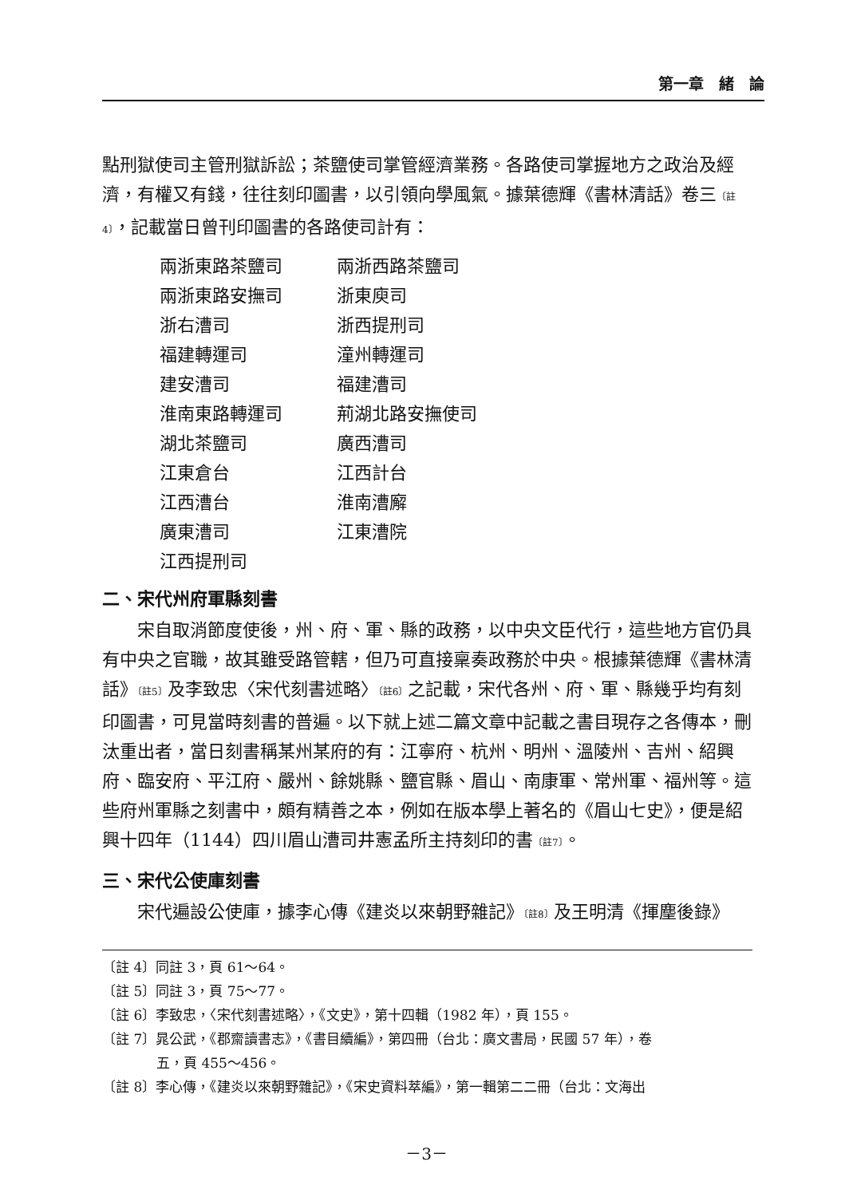第一章　緒　論
點刑獄使司主管刑獄訴訟；茶鹽使司掌管經濟業務。各路使司掌握地方之政治及經濟，有權又有錢，往往刻印圖書，以引領向學風氣。據葉德輝《書林清話》卷三〔註4〕，記載當日曾刊印圖書的各路使司計有：
兩浙東路茶鹽司 兩浙西路茶鹽司
兩浙東路安撫司 浙東庾司
浙右漕司 浙西提刑司
福建轉運司 潼州轉運司
建安漕司 福建漕司
淮南東路轉運司 荊湖北路安撫使司
湖北茶鹽司 廣西漕司
江東倉台 江西計台
江西漕台 淮南漕廨
廣東漕司 江東漕院
江西提刑司
二、宋代州府軍縣刻書
宋自取消節度使後，州、府、軍、縣的政務，以中央文臣代行，這些地方官仍具有中央之官職，故其雖受路管轄，但乃可直接稟奏政務於中央。根據葉德輝《書林清話》〔註5〕及李致忠〈宋代刻書述略〉〔註6〕之記載，宋代各州、府、軍、縣幾乎均有刻印圖書，可見當時刻書的普遍。以下就上述二篇文章中記載之書目現存之各傳本，刪汰重出者，當日刻書稱某州某府的有：江寧府、杭州、明州、溫陵州、吉州、紹興府、臨安府、平江府、嚴州、餘姚縣、鹽官縣、眉山、南康軍、常州軍、福州等。這些府州軍縣之刻書中，頗有精善之本，例如在版本學上著名的《眉山七史》，便是紹興十四年（1144）四川眉山漕司井憲孟所主持刻印的書〔註7〕。
三、宋代公使庫刻書
宋代遍設公使庫，據李心傳《建炎以來朝野雜記》〔註8〕及王明清《揮麈後錄》
〔註 4〕同註 3，頁 61～64。
〔註 5〕同註 3，頁 75～77。
〔註 6〕李致忠，〈宋代刻書述略〉，《文史》，第十四輯（1982 年），頁 155。
〔註 7〕晁公武，《郡齋讀書志》，《書目續編》，第四冊（台北：廣文書局，民國 57 年），卷
　　　　五，頁 455～456。
〔註 8〕李心傳，《建炎以來朝野雜記》，《宋史資料萃編》，第一輯第二二冊（台北：文海出
－3－